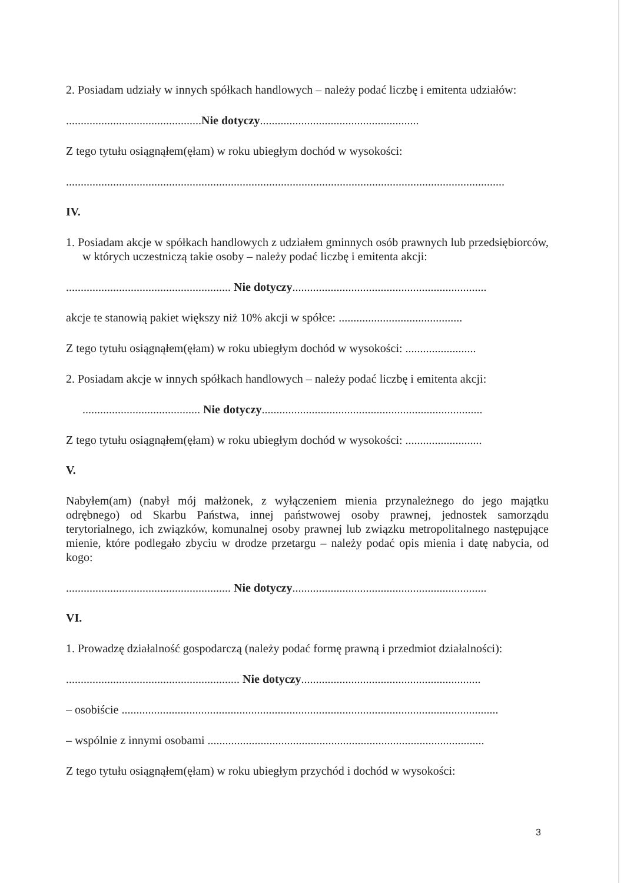2. Posiadam udziały w innych spółkach handlowych – należy podać liczbę i emitenta udziałów:
..............................................Nie dotyczy......................................................
Z tego tytułu osiągnąłem(ęłam) w roku ubiegłym dochód w wysokości:
.....................................................................................................................................................
IV.
1. Posiadam akcje w spółkach handlowych z udziałem gminnych osób prawnych lub przedsiębiorców, w których uczestniczą takie osoby – należy podać liczbę i emitenta akcji:
........................................................ Nie dotyczy..................................................................
akcje te stanowią pakiet większy niż 10% akcji w spółce: ..........................................
Z tego tytułu osiągnąłem(ęłam) w roku ubiegłym dochód w wysokości: ........................
2. Posiadam akcje w innych spółkach handlowych – należy podać liczbę i emitenta akcji:
........................................ Nie dotyczy...........................................................................
Z tego tytułu osiągnąłem(ęłam) w roku ubiegłym dochód w wysokości: ..........................
V.
Nabyłem(am) (nabył mój małżonek, z wyłączeniem mienia przynależnego do jego majątku odrębnego) od Skarbu Państwa, innej państwowej osoby prawnej, jednostek samorządu terytorialnego, ich związków, komunalnej osoby prawnej lub związku metropolitalnego następujące mienie, które podlegało zbyciu w drodze przetargu – należy podać opis mienia i datę nabycia, od kogo:
........................................................ Nie dotyczy..................................................................
VI.
1. Prowadzę działalność gospodarczą (należy podać formę prawną i przedmiot działalności):
........................................................... Nie dotyczy.............................................................
– osobiście ................................................................................................................................
– wspólnie z innymi osobami ..............................................................................................
Z tego tytułu osiągnąłem(ęłam) w roku ubiegłym przychód i dochód w wysokości:
3